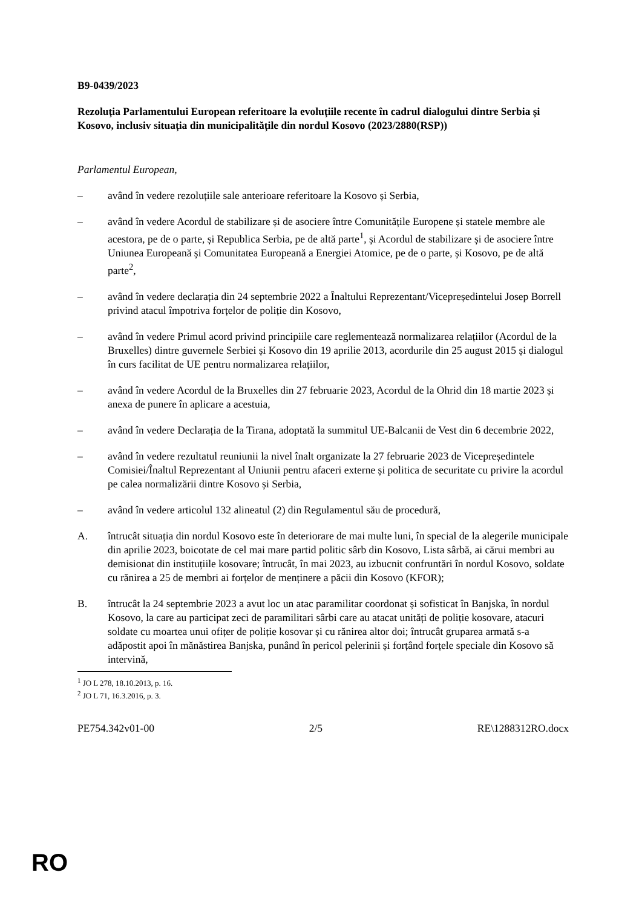B9-0439/2023
Rezoluția Parlamentului European referitoare la evoluțiile recente în cadrul dialogului dintre Serbia și Kosovo, inclusiv situația din municipalitățile din nordul Kosovo (2023/2880(RSP))
Parlamentul European,
– având în vedere rezoluțiile sale anterioare referitoare la Kosovo și Serbia,
– având în vedere Acordul de stabilizare și de asociere între Comunitățile Europene și statele membre ale acestora, pe de o parte, și Republica Serbia, pe de altă parte<sup>1</sup>, și Acordul de stabilizare și de asociere între Uniunea Europeană și Comunitatea Europeană a Energiei Atomice, pe de o parte, și Kosovo, pe de altă parte<sup>2</sup>,
– având în vedere declarația din 24 septembrie 2022 a Înaltului Reprezentant/Vicepreședintelui Josep Borrell privind atacul împotriva forțelor de poliție din Kosovo,
– având în vedere Primul acord privind principiile care reglementează normalizarea relațiilor (Acordul de la Bruxelles) dintre guvernele Serbiei și Kosovo din 19 aprilie 2013, acordurile din 25 august 2015 și dialogul în curs facilitat de UE pentru normalizarea relațiilor,
– având în vedere Acordul de la Bruxelles din 27 februarie 2023, Acordul de la Ohrid din 18 martie 2023 și anexa de punere în aplicare a acestuia,
– având în vedere Declarația de la Tirana, adoptată la summitul UE-Balcanii de Vest din 6 decembrie 2022,
– având în vedere rezultatul reuniunii la nivel înalt organizate la 27 februarie 2023 de Vicepreședintele Comisiei/Înaltul Reprezentant al Uniunii pentru afaceri externe și politica de securitate cu privire la acordul pe calea normalizării dintre Kosovo și Serbia,
– având în vedere articolul 132 alineatul (2) din Regulamentul său de procedură,
A. întrucât situația din nordul Kosovo este în deteriorare de mai multe luni, în special de la alegerile municipale din aprilie 2023, boicotate de cel mai mare partid politic sârb din Kosovo, Lista sârbă, ai cărui membri au demisionat din instituțiile kosovare; întrucât, în mai 2023, au izbucnit confruntări în nordul Kosovo, soldate cu rănirea a 25 de membri ai forțelor de menținere a păcii din Kosovo (KFOR);
B. întrucât la 24 septembrie 2023 a avut loc un atac paramilitar coordonat și sofisticat în Banjska, în nordul Kosovo, la care au participat zeci de paramilitari sârbi care au atacat unități de poliție kosovare, atacuri soldate cu moartea unui ofițer de poliție kosovar și cu rănirea altor doi; întrucât gruparea armată s-a adăpostit apoi în mănăstirea Banjska, punând în pericol pelerinii și forțând forțele speciale din Kosovo să intervină,
<sup>1</sup> JO L 278, 18.10.2013, p. 16.
<sup>2</sup> JO L 71, 16.3.2016, p. 3.
PE754.342v01-00 2/5 RE\1288312RO.docx
RO